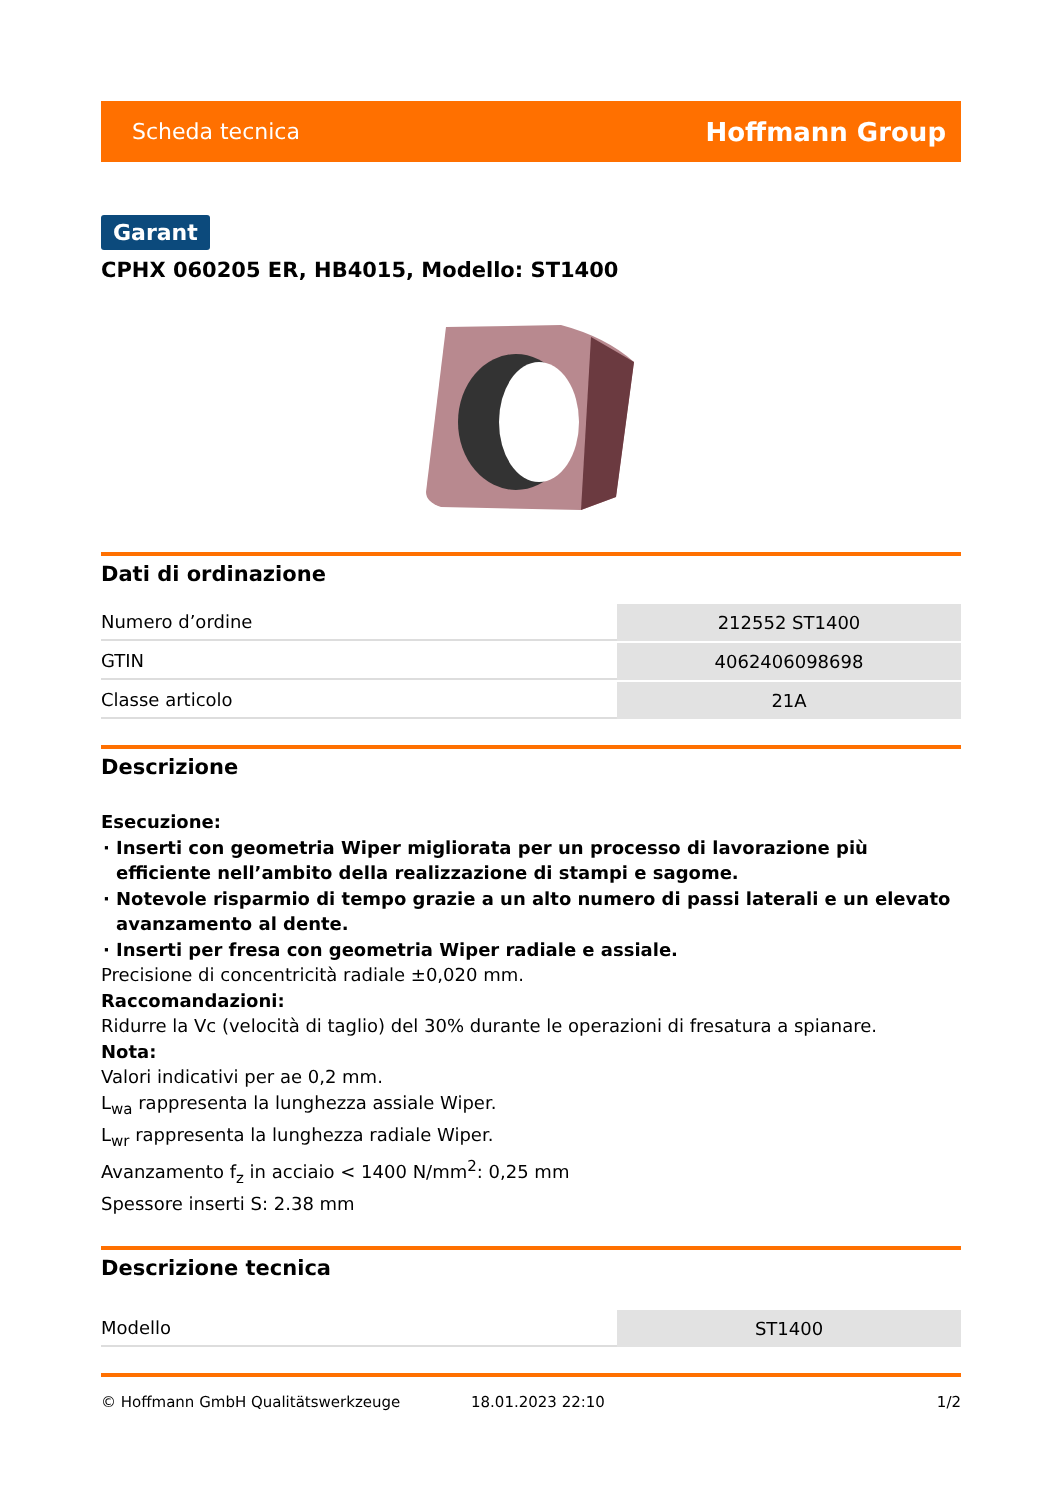Scheda tecnica Hoffmann Group
Garant
CPHX 060205 ER, HB4015, Modello: ST1400
Dati di ordinazione
| Numero d’ordine | 212552 ST1400 |
| GTIN | 4062406098698 |
| Classe articolo | 21A |
Descrizione
Esecuzione:
Inserti con geometria Wiper migliorata per un processo di lavorazione più efficiente nell’ambito della realizzazione di stampi e sagome.
Notevole risparmio di tempo grazie a un alto numero di passi laterali e un elevato avanzamento al dente.
Inserti per fresa con geometria Wiper radiale e assiale.
Precisione di concentricità radiale ±0,020 mm.
Raccomandazioni:
Ridurre la Vc (velocità di taglio) del 30% durante le operazioni di fresatura a spianare.
Nota:
Valori indicativi per ae 0,2 mm.
L<sub>wa</sub> rappresenta la lunghezza assiale Wiper.
L<sub>wr</sub> rappresenta la lunghezza radiale Wiper.
Avanzamento f<sub>z</sub> in acciaio < 1400 N/mm<sup>2</sup>: 0,25 mm
Spessore inserti S: 2.38 mm
Descrizione tecnica
| Modello | ST1400 |
© Hoffmann GmbH Qualitätswerkzeuge 18.01.2023 22:10 1/2